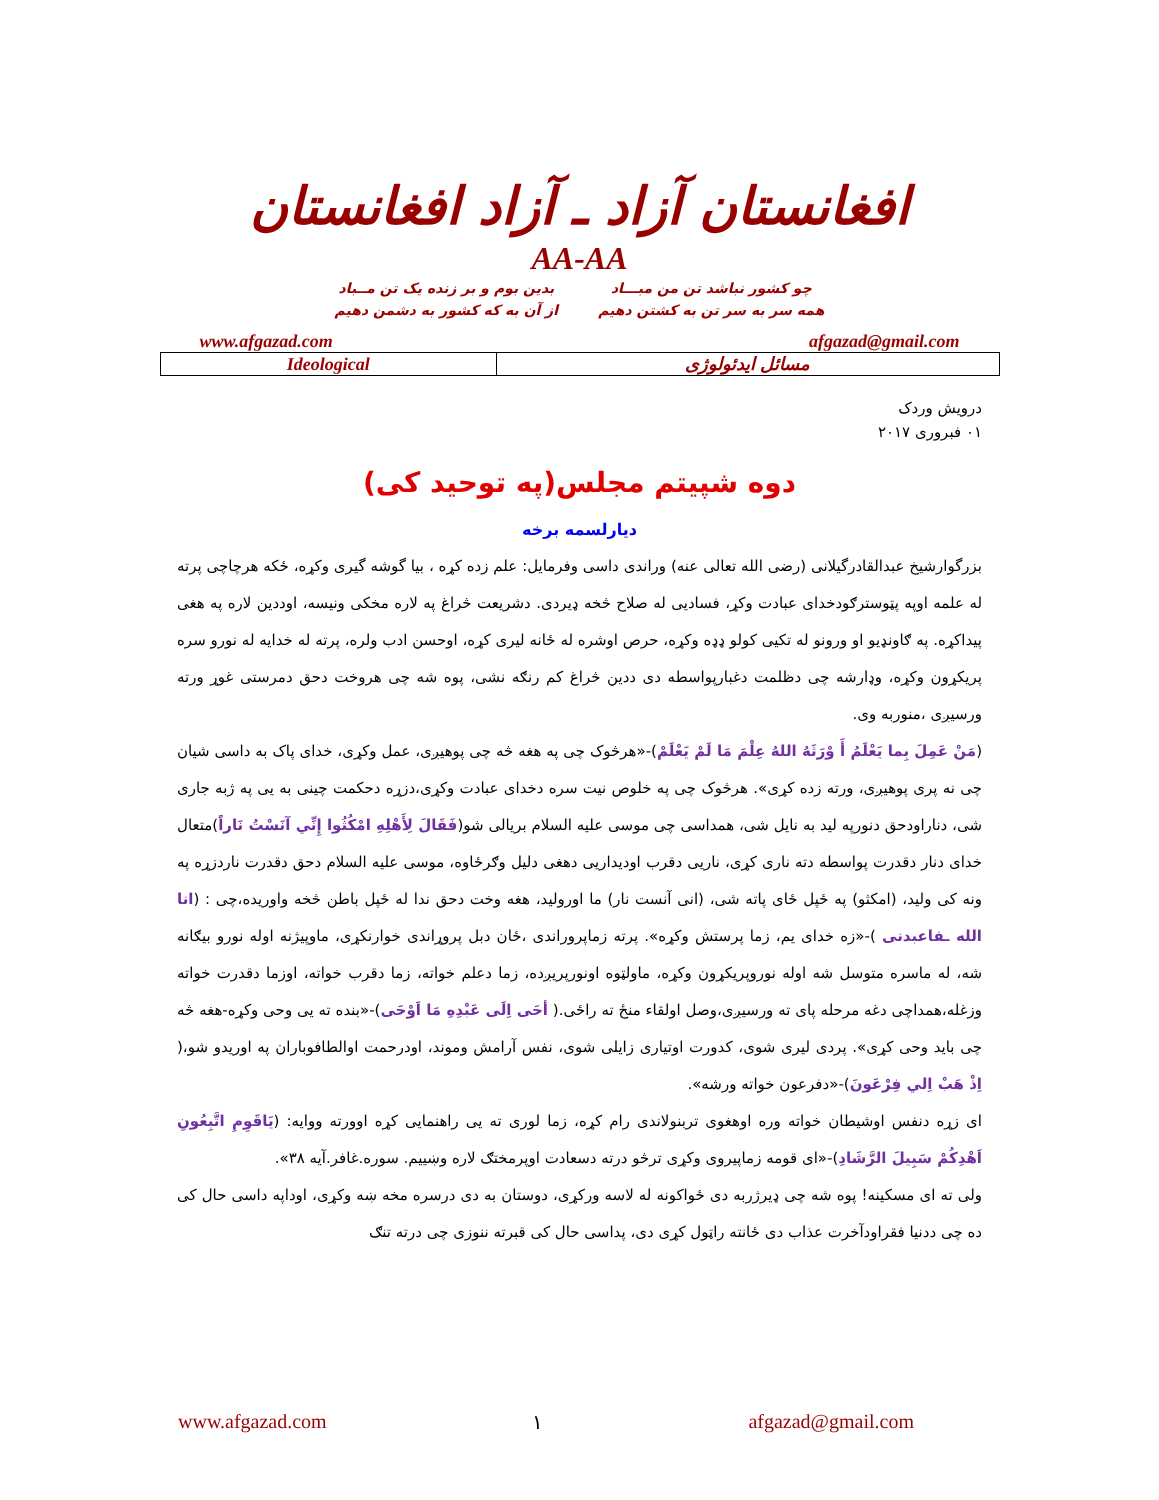افغانستان آزاد ـ آزاد افغانستان
AA-AA
چو کشور نباشد تن من مبـــاد
همه سر به سر تن به کشتن دهیم
بدین بوم و بر زنده یک تن مــباد
از آن به که کشور به دشمن دهیم
www.afgazad.com afgazad@gmail.com
| Ideological | مسائل ایدئولوژی |
درویش وردک
۰۱ فبروری ۲۰۱۷
دوه شپیتم مجلس(په توحید کی)
دیارلسمه برخه
بزرگوارشیخ عبدالقادرگیلانی (رضی الله تعالی عنه) وراندی داسی وفرمایل: علم زده کړه ، بیا گوشه گیری وکړه، ځکه هرچاچی پرته له علمه اوپه پټوسترګودخدای عبادت وکړ، فسادیی له صلاح څخه ډیردی. دشریعت څراغ په لاره مخکی ونیسه، اوددین لاره په هغی پیداکړه. په ګاونډیو او ورونو له تکیی کولو ډډه وکړه، حرص اوشره له ځانه لیری کړه، اوحسن ادب ولره، پرته له خدایه له نورو سره پریکړون وکړه، وډارشه چی دظلمت دغبارپواسطه دی ددین څراغ کم رنګه نشی، پوه شه چی هروخت دحق دمرستی غوړ ورته ورسیږی ،منوربه وی.
(مَنْ عَمِلَ بِما يَعْلَمُ أَ وْرَثَهُ اللهُ عِلْمَ مَا لَمْ يَعْلَمْ)-«هرڅوک چی په هغه څه چی پوهیږی، عمل وکړی، خدای پاک به داسی شیان چی نه پری پوهیږی، ورته زده کړی». هرڅوک چی په خلوص نیت سره دخدای عبادت وکړی،دزړه دحکمت چینی به یی په ژبه جاری شی، دناراودحق دنورپه لید به نایل شی، همداسی چی موسی علیه السلام بریالی شو(فَقَالَ لِأَهْلِهِ امْكُثُوا إِنِّي آنَسْتُ نَاراً)متعال خدای دنار دقدرت پواسطه دته ناری کړی، ناریی دقرب اودیداریی دهغی دلیل وګرځاوه، موسی علیه السلام دحق دقدرت ناردزړه په ونه کی ولید، (امکثو) په ځپل ځای پاته شی، (انی آنست نار) ما اورولید، هغه وخت دحق ندا له ځپل باطن څخه واوریده،چی : (انا الله ـفاعبدنی )-«زه خدای یم، زما پرستش وکړه». پرته زماپروراندی ،ځان دبل پروړاندی خوارنکړی، ماوپیژنه اوله نورو بیګانه شه، له ماسره متوسل شه اوله نوروپریکړون وکړه، ماولټوه اونورپریږده، زما دعلم خواته، زما دقرب خواته، اوزما دقدرت خواته وزغله،همداچی دغه مرحله پای ته ورسیږی،وصل اولقاء منځ ته راځی.( أحَى اِلَى عَبْدِهِ مَا اَوْحَى)-«بنده ته یی وحی وکړه-هغه څه چی باید وحی کړی». پردی لیری شوی، کدورت اوتیاری زایلی شوی، نفس آرامش وموند، اودرحمت اوالطافوباران په اوریدو شو،( اِذْ هَبْ اِلي فِرْعَونَ)-«دفرعون خواته ورشه».
ای زړه دنفس اوشیطان خواته وره اوهغوی تربنولاندی رام کړه، زما لوری ته یی راهنمایی کړه اوورته ووایه: (يَاقَوِمِ اتَّبِعُونِ اَهْدِكُمْ سَبِيلَ الرَّشَادِ)-«ای قومه زماپیروی وکړی ترڅو درته دسعادت اوپرمختګ لاره وښییم. سوره.غافر.آیه ۳۸».
ولی ته ای مسکینه! پوه شه چی ډیرژربه دی ځواکونه له لاسه ورکړی، دوستان به دی درسره مخه ښه وکړی، اوداپه داسی حال کی ده چی ددنیا فقراودآخرت عذاب دی ځانته راټول کړی دی، پداسی حال کی قبرته ننوزی چی درته تنګ
www.afgazad.com ۱ afgazad@gmail.com